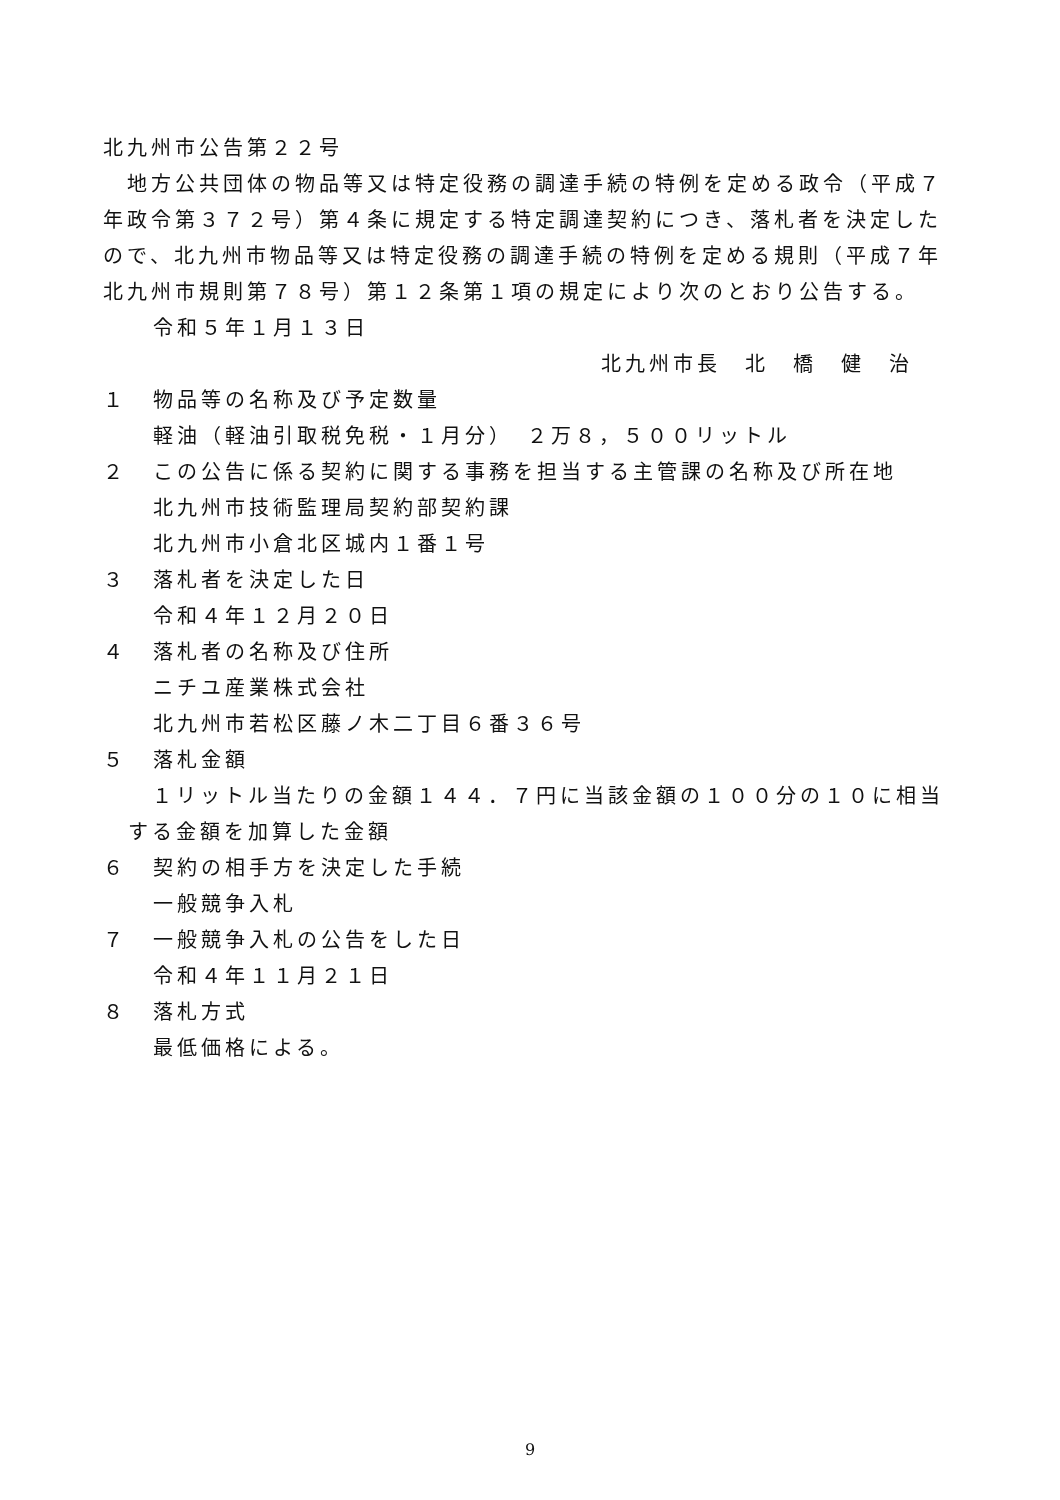北九州市公告第２２号
　地方公共団体の物品等又は特定役務の調達手続の特例を定める政令（平成７年政令第３７２号）第４条に規定する特定調達契約につき、落札者を決定したので、北九州市物品等又は特定役務の調達手続の特例を定める規則（平成７年北九州市規則第７８号）第１２条第１項の規定により次のとおり公告する。
令和５年１月１３日
北九州市長　北　橋　健　治
１ 物品等の名称及び予定数量
軽油（軽油引取税免税・１月分）　２万８，５００リットル
２ この公告に係る契約に関する事務を担当する主管課の名称及び所在地
北九州市技術監理局契約部契約課
北九州市小倉北区城内１番１号
３ 落札者を決定した日
令和４年１２月２０日
４ 落札者の名称及び住所
ニチユ産業株式会社
北九州市若松区藤ノ木二丁目６番３６号
５ 落札金額
　１リットル当たりの金額１４４．７円に当該金額の１００分の１０に相当する金額を加算した金額
６ 契約の相手方を決定した手続
一般競争入札
７ 一般競争入札の公告をした日
令和４年１１月２１日
８ 落札方式
最低価格による。
9